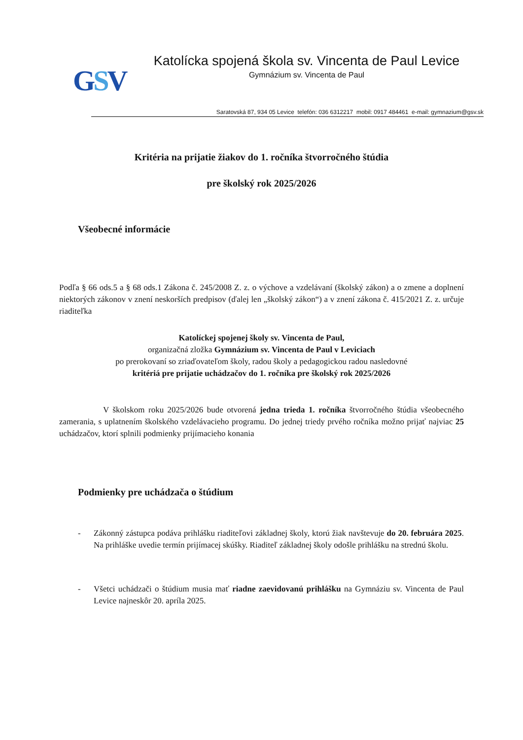GSV
Katolícka spojená škola sv. Vincenta de Paul Levice
Gymnázium sv. Vincenta de Paul
Saratovská 87, 934 05 Levice telefón: 036 6312217 mobil: 0917 484461 e-mail: gymnazium@gsv.sk
Kritéria na prijatie žiakov do 1. ročníka štvorročného štúdia
pre školský rok 2025/2026
Všeobecné informácie
Podľa § 66 ods.5 a § 68 ods.1 Zákona č. 245/2008 Z. z. o výchove a vzdelávaní (školský zákon) a o zmene a doplnení niektorých zákonov v znení neskorších predpisov (ďalej len „školský zákon“) a v znení zákona č. 415/2021 Z. z. určuje riaditeľka
Katolíckej spojenej školy sv. Vincenta de Paul,
organizačná zložka Gymnázium sv. Vincenta de Paul v Leviciach
po prerokovaní so zriaďovateľom školy, radou školy a pedagogickou radou nasledovné
kritériá pre prijatie uchádzačov do 1. ročníka pre školský rok 2025/2026
V školskom roku 2025/2026 bude otvorená jedna trieda 1. ročníka štvorročného štúdia všeobecného zamerania, s uplatnením školského vzdelávacieho programu. Do jednej triedy prvého ročníka možno prijať najviac 25 uchádzačov, ktorí splnili podmienky prijímacieho konania
Podmienky pre uchádzača o štúdium
- Zákonný zástupca podáva prihlášku riaditeľovi základnej školy, ktorú žiak navštevuje do 20. februára 2025. Na prihláške uvedie termín prijímacej skúšky. Riaditeľ základnej školy odošle prihlášku na strednú školu.
- Všetci uchádzači o štúdium musia mať riadne zaevidovanú prihlášku na Gymnáziu sv. Vincenta de Paul Levice najneskôr 20. apríla 2025.